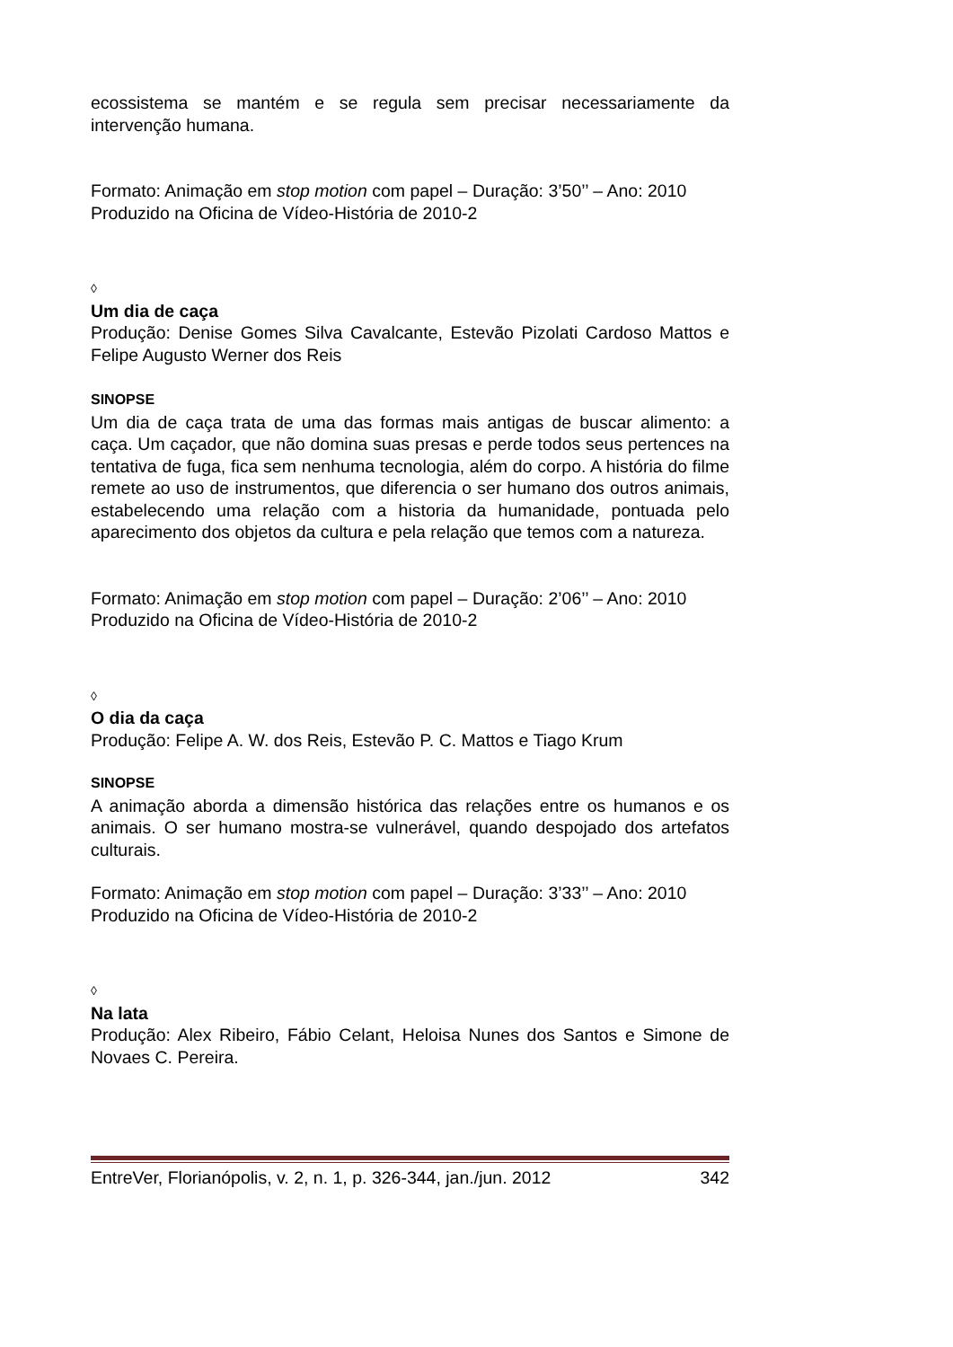ecossistema se mantém e se regula sem precisar necessariamente da intervenção humana.
Formato: Animação em stop motion com papel – Duração: 3’50’’ – Ano: 2010
Produzido na Oficina de Vídeo-História de 2010-2
◊
Um dia de caça
Produção: Denise Gomes Silva Cavalcante, Estevão Pizolati Cardoso Mattos e Felipe Augusto Werner dos Reis
SINOPSE
Um dia de caça trata de uma das formas mais antigas de buscar alimento: a caça. Um caçador, que não domina suas presas e perde todos seus pertences na tentativa de fuga, fica sem nenhuma tecnologia, além do corpo. A história do filme remete ao uso de instrumentos, que diferencia o ser humano dos outros animais, estabelecendo uma relação com a historia da humanidade, pontuada pelo aparecimento dos objetos da cultura e pela relação que temos com a natureza.
Formato: Animação em stop motion com papel – Duração: 2’06’’ – Ano: 2010
Produzido na Oficina de Vídeo-História de 2010-2
◊
O dia da caça
Produção: Felipe A. W. dos Reis, Estevão P. C. Mattos e Tiago Krum
SINOPSE
A animação aborda a dimensão histórica das relações entre os humanos e os animais. O ser humano mostra-se vulnerável, quando despojado dos artefatos culturais.
Formato: Animação em stop motion com papel – Duração: 3’33’’ – Ano: 2010
Produzido na Oficina de Vídeo-História de 2010-2
◊
Na lata
Produção: Alex Ribeiro, Fábio Celant, Heloisa Nunes dos Santos e Simone de Novaes C. Pereira.
EntreVer, Florianópolis, v. 2, n. 1, p. 326-344, jan./jun. 2012 342